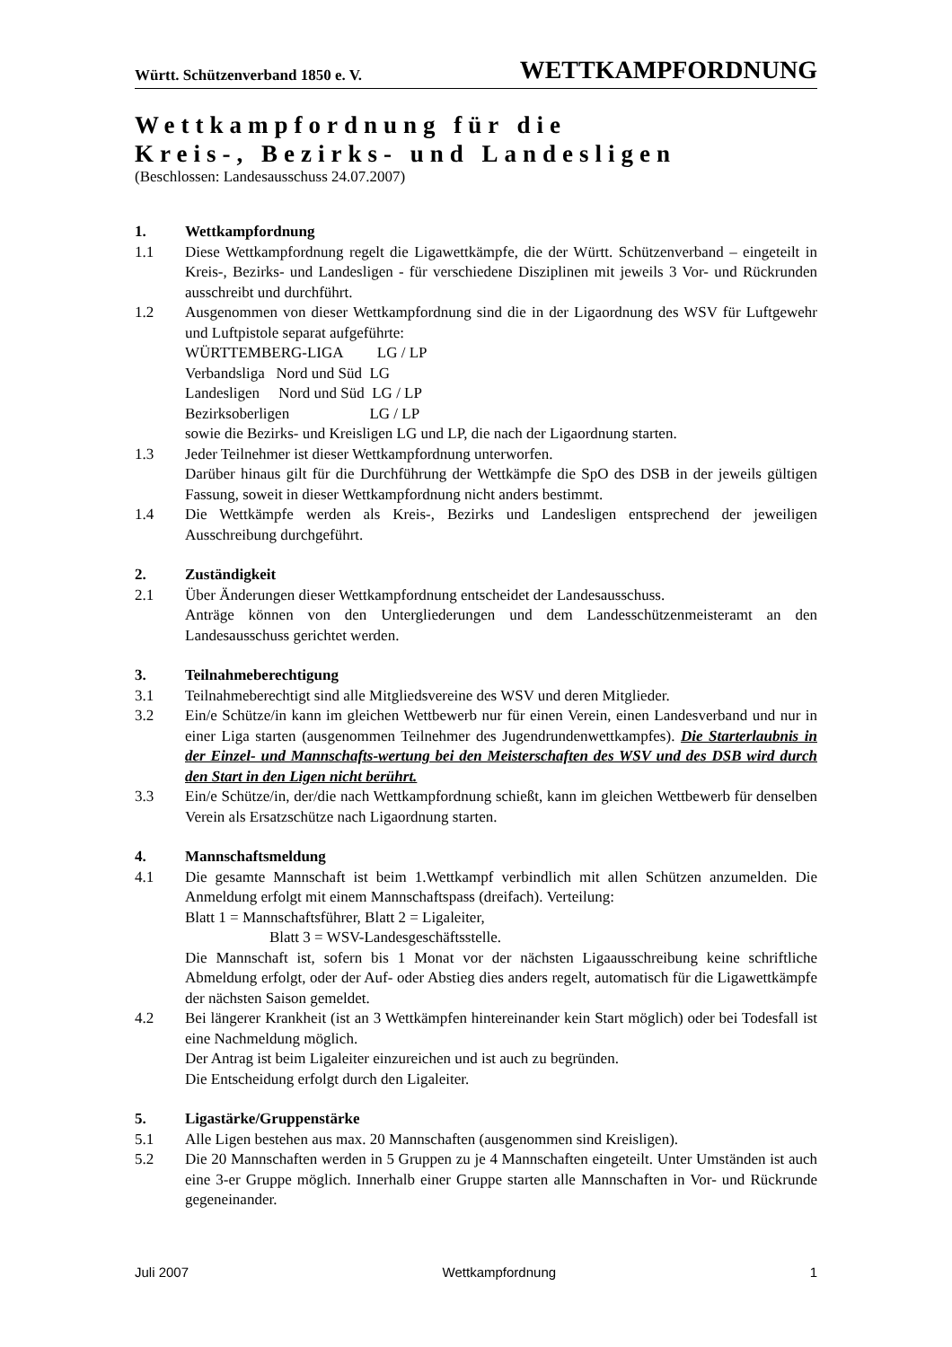Württ. Schützenverband 1850 e. V. WETTKAMPFORDNUNG
Wettkampfordnung für die
Kreis-, Bezirks- und Landesligen
(Beschlossen: Landesausschuss 24.07.2007)
1. Wettkampfordnung
1.1 Diese Wettkampfordnung regelt die Ligawettkämpfe, die der Württ. Schützenverband – eingeteilt in Kreis-, Bezirks- und Landesligen - für verschiedene Disziplinen mit jeweils 3 Vor- und Rückrunden ausschreibt und durchführt.
1.2 Ausgenommen von dieser Wettkampfordnung sind die in der Ligaordnung des WSV für Luftgewehr und Luftpistole separat aufgeführte:
WÜRTTEMBERG-LIGA LG / LP
Verbandsliga Nord und Süd LG
Landesligen Nord und Süd LG / LP
Bezirksoberligen LG / LP
sowie die Bezirks- und Kreisligen LG und LP, die nach der Ligaordnung starten.
1.3 Jeder Teilnehmer ist dieser Wettkampfordnung unterworfen.
Darüber hinaus gilt für die Durchführung der Wettkämpfe die SpO des DSB in der jeweils gültigen Fassung, soweit in dieser Wettkampfordnung nicht anders bestimmt.
1.4 Die Wettkämpfe werden als Kreis-, Bezirks und Landesligen entsprechend der jeweiligen Ausschreibung durchgeführt.
2. Zuständigkeit
2.1 Über Änderungen dieser Wettkampfordnung entscheidet der Landesausschuss.
Anträge können von den Untergliederungen und dem Landesschützenmeisteramt an den Landesausschuss gerichtet werden.
3. Teilnahmeberechtigung
3.1 Teilnahmeberechtigt sind alle Mitgliedsvereine des WSV und deren Mitglieder.
3.2 Ein/e Schütze/in kann im gleichen Wettbewerb nur für einen Verein, einen Landesverband und nur in einer Liga starten (ausgenommen Teilnehmer des Jugendrundenwettkampfes). Die Starterlaubnis in der Einzel- und Mannschafts-wertung bei den Meisterschaften des WSV und des DSB wird durch den Start in den Ligen nicht berührt.
3.3 Ein/e Schütze/in, der/die nach Wettkampfordnung schießt, kann im gleichen Wettbewerb für denselben Verein als Ersatzschütze nach Ligaordnung starten.
4. Mannschaftsmeldung
4.1 Die gesamte Mannschaft ist beim 1.Wettkampf verbindlich mit allen Schützen anzumelden. Die Anmeldung erfolgt mit einem Mannschaftspass (dreifach). Verteilung:
Blatt 1 = Mannschaftsführer, Blatt 2 = Ligaleiter,
Blatt 3 = WSV-Landesgeschäftsstelle.
Die Mannschaft ist, sofern bis 1 Monat vor der nächsten Ligaausschreibung keine schriftliche Abmeldung erfolgt, oder der Auf- oder Abstieg dies anders regelt, automatisch für die Ligawettkämpfe der nächsten Saison gemeldet.
4.2 Bei längerer Krankheit (ist an 3 Wettkämpfen hintereinander kein Start möglich) oder bei Todesfall ist eine Nachmeldung möglich.
Der Antrag ist beim Ligaleiter einzureichen und ist auch zu begründen.
Die Entscheidung erfolgt durch den Ligaleiter.
5. Ligastärke/Gruppenstärke
5.1 Alle Ligen bestehen aus max. 20 Mannschaften (ausgenommen sind Kreisligen).
5.2 Die 20 Mannschaften werden in 5 Gruppen zu je 4 Mannschaften eingeteilt. Unter Umständen ist auch eine 3-er Gruppe möglich. Innerhalb einer Gruppe starten alle Mannschaften in Vor- und Rückrunde gegeneinander.
Juli 2007 Wettkampfordnung 1